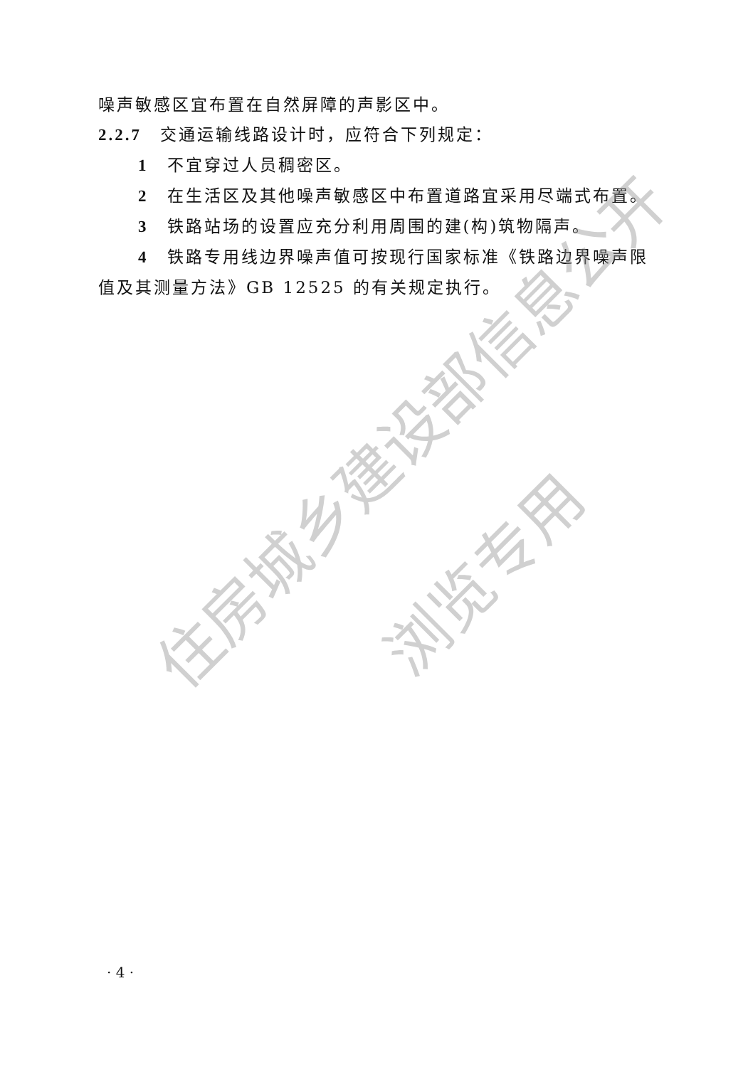噪声敏感区宜布置在自然屏障的声影区中。
2.2.7　交通运输线路设计时，应符合下列规定：
1　不宜穿过人员稠密区。
2　在生活区及其他噪声敏感区中布置道路宜采用尽端式布置。
3　铁路站场的设置应充分利用周围的建(构)筑物隔声。
4　铁路专用线边界噪声值可按现行国家标准《铁路边界噪声限值及其测量方法》GB 12525 的有关规定执行。
住房城乡建设部信息公开
浏览专用
· 4 ·